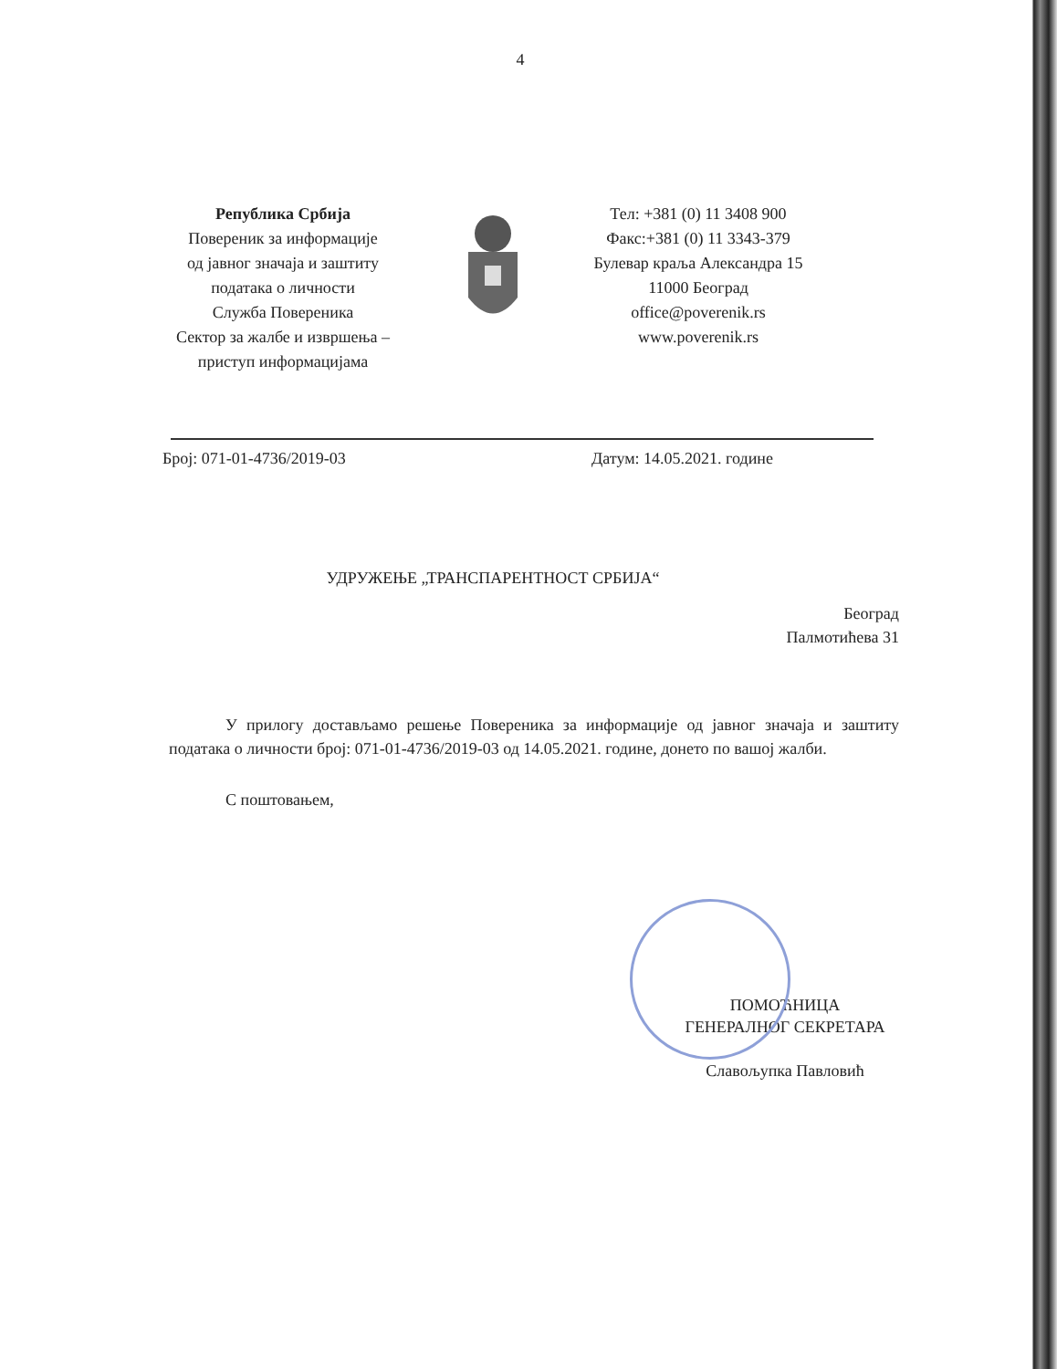4
Република Србија
Повереник за информације
од јавног значаја и заштиту
података о личности
Служба Повереника
Сектор за жалбе и извршења –
приступ информацијама
Тел: +381 (0) 11 3408 900
Факс:+381 (0) 11 3343-379
Булевар краља Александра 15
11000 Београд
office@poverenik.rs
www.poverenik.rs
Број: 071-01-4736/2019-03 Датум: 14.05.2021. године
УДРУЖЕЊЕ „ТРАНСПАРЕНТНОСТ СРБИЈА“
Београд
Палмотићева 31
У прилогу достављамо решење Повереника за информације од јавног значаја и заштиту података о личности број: 071-01-4736/2019-03 од 14.05.2021. године, донето по вашој жалби.
С поштовањем,
ПОМОЋНИЦА
ГЕНЕРАЛНОГ СЕКРЕТАРА
Славољупка Павловић